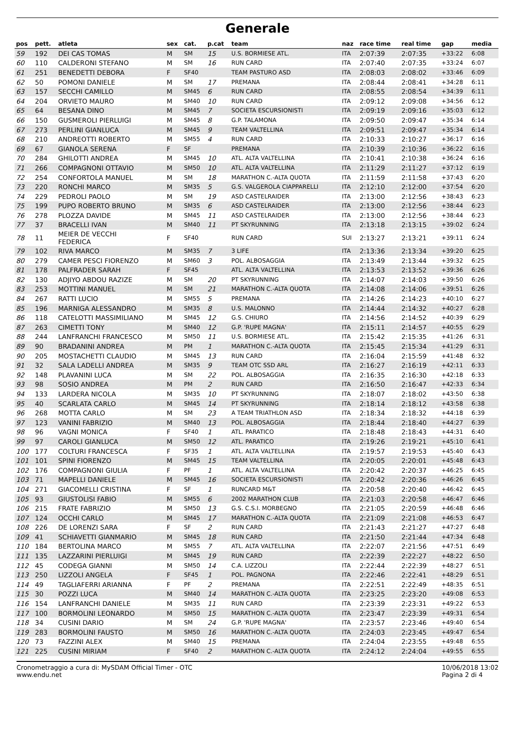Generale
| pos | pett. | atleta | sex | cat. | p.cat | team | naz | race time | real time | gap | media |
| --- | --- | --- | --- | --- | --- | --- | --- | --- | --- | --- | --- |
| 59 | 192 | DEI CAS TOMAS | M | SM | 15 | U.S. BORMIESE ATL. | ITA | 2:07:39 | 2:07:35 | +33:22 | 6:08 |
| 60 | 110 | CALDERONI STEFANO | M | SM | 16 | RUN CARD | ITA | 2:07:40 | 2:07:35 | +33:24 | 6:07 |
| 61 | 251 | BENEDETTI DEBORA | F | SF40 | | TEAM PASTURO ASD | ITA | 2:08:03 | 2:08:02 | +33:46 | 6:09 |
| 62 | 50 | POMONI DANIELE | M | SM | 17 | PREMANA | ITA | 2:08:44 | 2:08:41 | +34:28 | 6:11 |
| 63 | 157 | SECCHI CAMILLO | M | SM45 | 6 | RUN CARD | ITA | 2:08:55 | 2:08:54 | +34:39 | 6:11 |
| 64 | 204 | ORVIETO MAURO | M | SM40 | 10 | RUN CARD | ITA | 2:09:12 | 2:09:08 | +34:56 | 6:12 |
| 65 | 64 | BESANA DINO | M | SM45 | 7 | SOCIETA ESCURSIONISTI | ITA | 2:09:19 | 2:09:16 | +35:03 | 6:12 |
| 66 | 150 | GUSMEROLI PIERLUIGI | M | SM45 | 8 | G.P. TALAMONA | ITA | 2:09:50 | 2:09:47 | +35:34 | 6:14 |
| 67 | 273 | PERLINI GIANLUCA | M | SM45 | 9 | TEAM VALTELLINA | ITA | 2:09:51 | 2:09:47 | +35:34 | 6:14 |
| 68 | 210 | ANDREOTTI ROBERTO | M | SM55 | 4 | RUN CARD | ITA | 2:10:33 | 2:10:27 | +36:17 | 6:16 |
| 69 | 67 | GIANOLA SERENA | F | SF | | PREMANA | ITA | 2:10:39 | 2:10:36 | +36:22 | 6:16 |
| 70 | 284 | GHILOTTI ANDREA | M | SM45 | 10 | ATL. ALTA VALTELLINA | ITA | 2:10:41 | 2:10:38 | +36:24 | 6:16 |
| 71 | 266 | COMPAGNONI OTTAVIO | M | SM50 | 10 | ATL. ALTA VALTELLINA | ITA | 2:11:29 | 2:11:27 | +37:12 | 6:19 |
| 72 | 254 | CONFORTOLA MANUEL | M | SM | 18 | MARATHON C.-ALTA QUOTA | ITA | 2:11:59 | 2:11:58 | +37:43 | 6:20 |
| 73 | 220 | RONCHI MARCO | M | SM35 | 5 | G.S. VALGEROLA CIAPPARELLI | ITA | 2:12:10 | 2:12:00 | +37:54 | 6:20 |
| 74 | 229 | PEDROLI PAOLO | M | SM | 19 | ASD CASTELRAIDER | ITA | 2:13:00 | 2:12:56 | +38:43 | 6:23 |
| 75 | 199 | PUPO ROBERTO BRUNO | M | SM35 | 6 | ASD CASTELRAIDER | ITA | 2:13:00 | 2:12:56 | +38:44 | 6:23 |
| 76 | 278 | PLOZZA DAVIDE | M | SM45 | 11 | ASD CASTELRAIDER | ITA | 2:13:00 | 2:12:56 | +38:44 | 6:23 |
| 77 | 37 | BRACELLI IVAN | M | SM40 | 11 | PT SKYRUNNING | ITA | 2:13:18 | 2:13:15 | +39:02 | 6:24 |
| 78 | 11 | MEIER DE VECCHI FEDERICA | F | SF40 | | RUN CARD | SUI | 2:13:27 | 2:13:21 | +39:11 | 6:24 |
| 79 | 102 | RIVA MARCO | M | SM35 | 7 | 3 LIFE | ITA | 2:13:36 | 2:13:34 | +39:20 | 6:25 |
| 80 | 279 | CAMER PESCI FIORENZO | M | SM60 | 3 | POL. ALBOSAGGIA | ITA | 2:13:49 | 2:13:44 | +39:32 | 6:25 |
| 81 | 178 | PALFRADER SARAH | F | SF45 | | ATL. ALTA VALTELLINA | ITA | 2:13:53 | 2:13:52 | +39:36 | 6:26 |
| 82 | 130 | ADJIYO ABDOU RAZIZE | M | SM | 20 | PT SKYRUNNING | ITA | 2:14:07 | 2:14:03 | +39:50 | 6:26 |
| 83 | 253 | MOTTINI MANUEL | M | SM | 21 | MARATHON C.-ALTA QUOTA | ITA | 2:14:08 | 2:14:06 | +39:51 | 6:26 |
| 84 | 267 | RATTI LUCIO | M | SM55 | 5 | PREMANA | ITA | 2:14:26 | 2:14:23 | +40:10 | 6:27 |
| 85 | 196 | MARNIGA ALESSANDRO | M | SM35 | 8 | U.S. MALONNO | ITA | 2:14:44 | 2:14:32 | +40:27 | 6:28 |
| 86 | 118 | CATELOTTI MASSIMILIANO | M | SM45 | 12 | G.S. CHIURO | ITA | 2:14:56 | 2:14:52 | +40:39 | 6:29 |
| 87 | 263 | CIMETTI TONY | M | SM40 | 12 | G.P. 'RUPE MAGNA' | ITA | 2:15:11 | 2:14:57 | +40:55 | 6:29 |
| 88 | 244 | LANFRANCHI FRANCESCO | M | SM50 | 11 | U.S. BORMIESE ATL. | ITA | 2:15:42 | 2:15:35 | +41:26 | 6:31 |
| 89 | 90 | BRADANINI ANDREA | M | PM | 1 | MARATHON C.-ALTA QUOTA | ITA | 2:15:45 | 2:15:34 | +41:29 | 6:31 |
| 90 | 205 | MOSTACHETTI CLAUDIO | M | SM45 | 13 | RUN CARD | ITA | 2:16:04 | 2:15:59 | +41:48 | 6:32 |
| 91 | 32 | SALA LADELLI ANDREA | M | SM35 | 9 | TEAM OTC SSD ARL | ITA | 2:16:27 | 2:16:19 | +42:11 | 6:33 |
| 92 | 148 | PLAVANINI LUCA | M | SM | 22 | POL. ALBOSAGGIA | ITA | 2:16:35 | 2:16:30 | +42:18 | 6:33 |
| 93 | 98 | SOSIO ANDREA | M | PM | 2 | RUN CARD | ITA | 2:16:50 | 2:16:47 | +42:33 | 6:34 |
| 94 | 133 | LARDERA NICOLA | M | SM35 | 10 | PT SKYRUNNING | ITA | 2:18:07 | 2:18:02 | +43:50 | 6:38 |
| 95 | 40 | SCARLATA CARLO | M | SM45 | 14 | PT SKYRUNNING | ITA | 2:18:14 | 2:18:12 | +43:58 | 6:38 |
| 96 | 268 | MOTTA CARLO | M | SM | 23 | A TEAM TRIATHLON ASD | ITA | 2:18:34 | 2:18:32 | +44:18 | 6:39 |
| 97 | 123 | VANINI FABRIZIO | M | SM40 | 13 | POL. ALBOSAGGIA | ITA | 2:18:44 | 2:18:40 | +44:27 | 6:39 |
| 98 | 96 | VAGNI MONICA | F | SF40 | 1 | ATL. PARATICO | ITA | 2:18:48 | 2:18:43 | +44:31 | 6:40 |
| 99 | 97 | CAROLI GIANLUCA | M | SM50 | 12 | ATL. PARATICO | ITA | 2:19:26 | 2:19:21 | +45:10 | 6:41 |
| 100 | 177 | COLTURI FRANCESCA | F | SF35 | 1 | ATL. ALTA VALTELLINA | ITA | 2:19:57 | 2:19:53 | +45:40 | 6:43 |
| 101 | 101 | SPINI FIORENZO | M | SM45 | 15 | TEAM VALTELLINA | ITA | 2:20:05 | 2:20:01 | +45:48 | 6:43 |
| 102 | 176 | COMPAGNONI GIULIA | F | PF | 1 | ATL. ALTA VALTELLINA | ITA | 2:20:42 | 2:20:37 | +46:25 | 6:45 |
| 103 | 71 | MAPELLI DANIELE | M | SM45 | 16 | SOCIETA ESCURSIONISTI | ITA | 2:20:42 | 2:20:36 | +46:26 | 6:45 |
| 104 | 271 | GIACOMELLI CRISTINA | F | SF | 1 | RUNCARD M&T | ITA | 2:20:58 | 2:20:40 | +46:42 | 6:45 |
| 105 | 93 | GIUSTOLISI FABIO | M | SM55 | 6 | 2002 MARATHON CLUB | ITA | 2:21:03 | 2:20:58 | +46:47 | 6:46 |
| 106 | 215 | FRATE FABRIZIO | M | SM50 | 13 | G.S. C.S.I. MORBEGNO | ITA | 2:21:05 | 2:20:59 | +46:48 | 6:46 |
| 107 | 124 | OCCHI CARLO | M | SM45 | 17 | MARATHON C.-ALTA QUOTA | ITA | 2:21:09 | 2:21:08 | +46:53 | 6:47 |
| 108 | 226 | DE LORENZI SARA | F | SF | 2 | RUN CARD | ITA | 2:21:43 | 2:21:27 | +47:27 | 6:48 |
| 109 | 41 | SCHIAVETTI GIANMARIO | M | SM45 | 18 | RUN CARD | ITA | 2:21:50 | 2:21:44 | +47:34 | 6:48 |
| 110 | 184 | BERTOLINA MARCO | M | SM55 | 7 | ATL. ALTA VALTELLINA | ITA | 2:22:07 | 2:21:56 | +47:51 | 6:49 |
| 111 | 135 | LAZZARINI PIERLUIGI | M | SM45 | 19 | RUN CARD | ITA | 2:22:39 | 2:22:27 | +48:22 | 6:50 |
| 112 | 45 | CODEGA GIANNI | M | SM50 | 14 | C.A. LIZZOLI | ITA | 2:22:44 | 2:22:39 | +48:27 | 6:51 |
| 113 | 250 | LIZZOLI ANGELA | F | SF45 | 1 | POL. PAGNONA | ITA | 2:22:46 | 2:22:41 | +48:29 | 6:51 |
| 114 | 49 | TAGLIAFERRI ARIANNA | F | PF | 2 | PREMANA | ITA | 2:22:51 | 2:22:49 | +48:35 | 6:51 |
| 115 | 30 | POZZI LUCA | M | SM40 | 14 | MARATHON C.-ALTA QUOTA | ITA | 2:23:25 | 2:23:20 | +49:08 | 6:53 |
| 116 | 154 | LANFRANCHI DANIELE | M | SM35 | 11 | RUN CARD | ITA | 2:23:39 | 2:23:31 | +49:22 | 6:53 |
| 117 | 100 | BORMOLINI LEONARDO | M | SM50 | 15 | MARATHON C.-ALTA QUOTA | ITA | 2:23:47 | 2:23:39 | +49:31 | 6:54 |
| 118 | 34 | CUSINI DARIO | M | SM | 24 | G.P. 'RUPE MAGNA' | ITA | 2:23:57 | 2:23:46 | +49:40 | 6:54 |
| 119 | 283 | BORMOLINI FAUSTO | M | SM50 | 16 | MARATHON C.-ALTA QUOTA | ITA | 2:24:03 | 2:23:45 | +49:47 | 6:54 |
| 120 | 73 | FAZZINI ALEX | M | SM40 | 15 | PREMANA | ITA | 2:24:04 | 2:23:55 | +49:48 | 6:55 |
| 121 | 225 | CUSINI MIRIAM | F | SF40 | 2 | MARATHON C.-ALTA QUOTA | ITA | 2:24:12 | 2:24:04 | +49:55 | 6:55 |
Cronometraggio a cura di: MySDAM Official Timer - OTC
www.endu.net
10/06/2018 13:02
Pagina 2 di 4